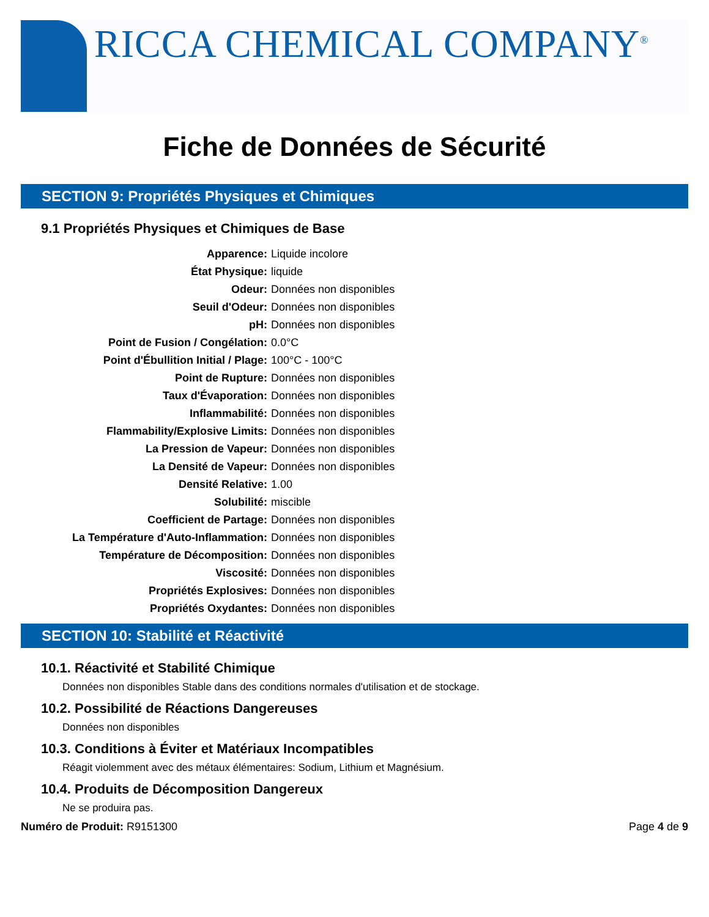RICCA CHEMICAL COMPANY<sup>®</sup>
Fiche de Données de Sécurité
SECTION 9: Propriétés Physiques et Chimiques
9.1 Propriétés Physiques et Chimiques de Base
| Apparence: | Liquide incolore |
| État Physique: | liquide |
| Odeur: | Données non disponibles |
| Seuil d'Odeur: | Données non disponibles |
| pH: | Données non disponibles |
| Point de Fusion / Congélation: | 0.0°C |
| Point d'Ébullition Initial / Plage: | 100°C - 100°C |
| Point de Rupture: | Données non disponibles |
| Taux d'Évaporation: | Données non disponibles |
| Inflammabilité: | Données non disponibles |
| Flammability/Explosive Limits: | Données non disponibles |
| La Pression de Vapeur: | Données non disponibles |
| La Densité de Vapeur: | Données non disponibles |
| Densité Relative: | 1.00 |
| Solubilité: | miscible |
| Coefficient de Partage: | Données non disponibles |
| La Température d'Auto-Inflammation: | Données non disponibles |
| Température de Décomposition: | Données non disponibles |
| Viscosité: | Données non disponibles |
| Propriétés Explosives: | Données non disponibles |
| Propriétés Oxydantes: | Données non disponibles |
SECTION 10: Stabilité et Réactivité
10.1. Réactivité et Stabilité Chimique
Données non disponibles Stable dans des conditions normales d'utilisation et de stockage.
10.2. Possibilité de Réactions Dangereuses
Données non disponibles
10.3. Conditions à Éviter et Matériaux Incompatibles
Réagit violemment avec des métaux élémentaires: Sodium, Lithium et Magnésium.
10.4. Produits de Décomposition Dangereux
Ne se produira pas.
Numéro de Produit: R9151300 Page 4 de 9